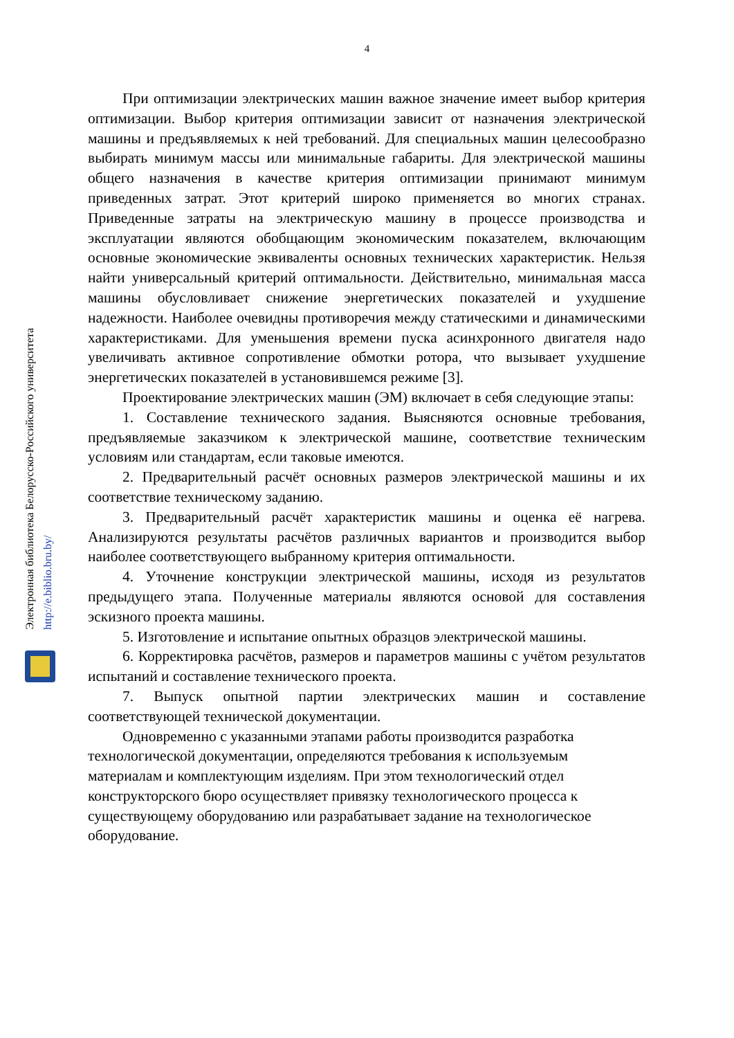4
Электронная библиотека Белорусско-Российского университета
http://e.biblio.bru.by/
При оптимизации электрических машин важное значение имеет выбор критерия оптимизации. Выбор критерия оптимизации зависит от назначения электрической машины и предъявляемых к ней требований. Для специальных машин целесообразно выбирать минимум массы или минимальные габариты. Для электрической машины общего назначения в качестве критерия оптимизации принимают минимум приведенных затрат. Этот критерий широко применяется во многих странах. Приведенные затраты на электрическую машину в процессе производства и эксплуатации являются обобщающим экономическим показателем, включающим основные экономические эквиваленты основных технических характеристик. Нельзя найти универсальный критерий оптимальности. Действительно, минимальная масса машины обусловливает снижение энергетических показателей и ухудшение надежности. Наиболее очевидны противоречия между статическими и динамическими характеристиками. Для уменьшения времени пуска асинхронного двигателя надо увеличивать активное сопротивление обмотки ротора, что вызывает ухудшение энергетических показателей в установившемся режиме [3].
Проектирование электрических машин (ЭМ) включает в себя следующие этапы:
1. Составление технического задания. Выясняются основные требования, предъявляемые заказчиком к электрической машине, соответствие техническим условиям или стандартам, если таковые имеются.
2. Предварительный расчёт основных размеров электрической машины и их соответствие техническому заданию.
3. Предварительный расчёт характеристик машины и оценка её нагрева. Анализируются результаты расчётов различных вариантов и производится выбор наиболее соответствующего выбранному критерия оптимальности.
4. Уточнение конструкции электрической машины, исходя из результатов предыдущего этапа. Полученные материалы являются основой для составления эскизного проекта машины.
5. Изготовление и испытание опытных образцов электрической машины.
6. Корректировка расчётов, размеров и параметров машины с учётом результатов испытаний и составление технического проекта.
7. Выпуск опытной партии электрических машин и составление соответствующей технической документации.
Одновременно с указанными этапами работы производится разработка технологической документации, определяются требования к используемым материалам и комплектующим изделиям. При этом технологический отдел конструкторского бюро осуществляет привязку технологического процесса к существующему оборудованию или разрабатывает задание на технологическое оборудование.